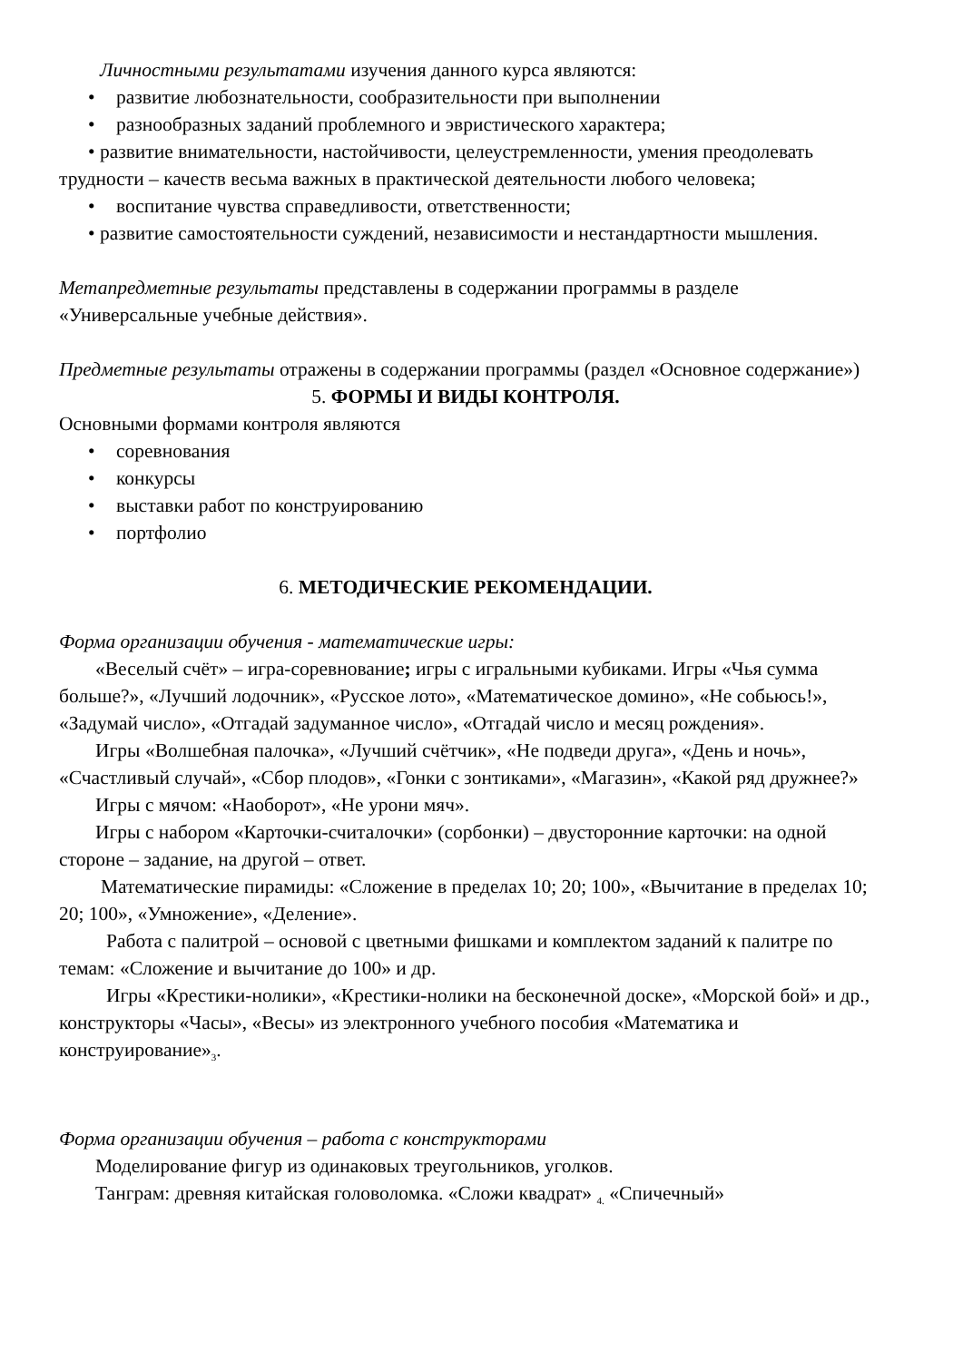Личностными результатами изучения данного курса являются:
• развитие любознательности, сообразительности при выполнении
• разнообразных заданий проблемного и эвристического характера;
• развитие внимательности, настойчивости, целеустремленности, умения преодолевать трудности – качеств весьма важных в практической деятельности любого человека;
• воспитание чувства справедливости, ответственности;
• развитие самостоятельности суждений, независимости и нестандартности мышления.
Метапредметные результаты представлены в содержании программы в разделе «Универсальные учебные действия».
Предметные результаты отражены в содержании программы (раздел «Основное содержание»)
5. ФОРМЫ И ВИДЫ КОНТРОЛЯ.
Основными формами контроля являются
• соревнования
• конкурсы
• выставки работ по конструированию
• портфолио
6. МЕТОДИЧЕСКИЕ РЕКОМЕНДАЦИИ.
Форма организации обучения - математические игры:
«Веселый счёт» – игра-соревнование; игры с игральными кубиками. Игры «Чья сумма больше?», «Лучший лодочник», «Русское лото», «Математическое домино», «Не собьюсь!», «Задумай число», «Отгадай задуманное число», «Отгадай число и месяц рождения».
Игры «Волшебная палочка», «Лучший счётчик», «Не подведи друга», «День и ночь», «Счастливый случай», «Сбор плодов», «Гонки с зонтиками», «Магазин», «Какой ряд дружнее?»
Игры с мячом: «Наоборот», «Не урони мяч».
Игры с набором «Карточки-считалочки» (сорбонки) – двусторонние карточки: на одной стороне – задание, на другой – ответ.
Математические пирамиды: «Сложение в пределах 10; 20; 100», «Вычитание в пределах 10; 20; 100», «Умножение», «Деление».
Работа с палитрой – основой с цветными фишками и комплектом заданий к палитре по темам: «Сложение и вычитание до 100» и др.
Игры «Крестики-нолики», «Крестики-нолики на бесконечной доске», «Морской бой» и др., конструкторы «Часы», «Весы» из электронного учебного пособия «Математика и конструирование»<sub>3</sub>.
Форма организации обучения – работа с конструкторами
Моделирование фигур из одинаковых треугольников, уголков.
Танграм: древняя китайская головоломка. «Сложи квадрат» <sub>4.</sub> «Спичечный»